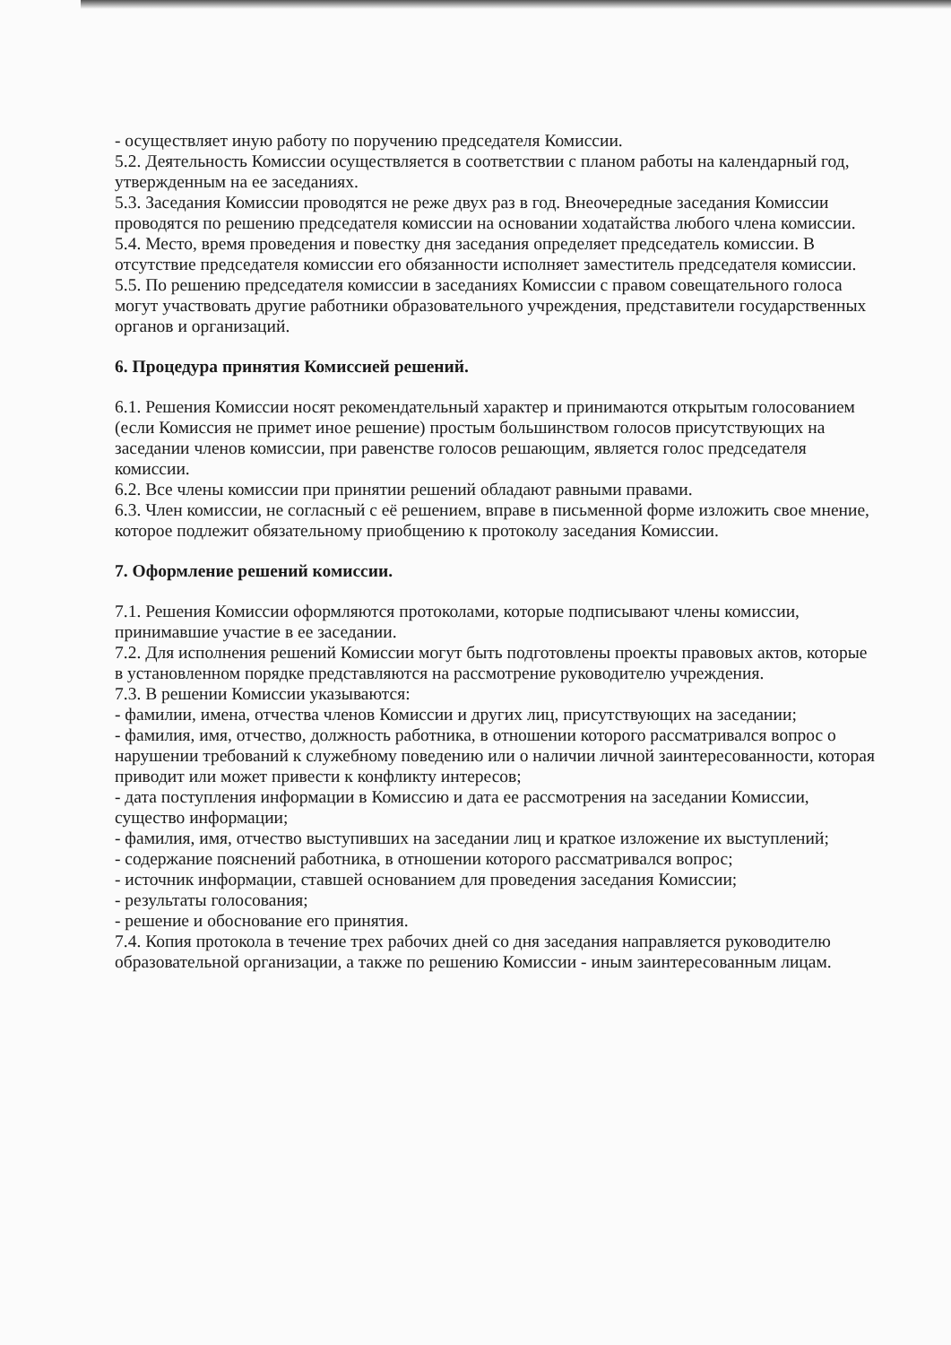- осуществляет иную работу по поручению председателя Комиссии.
5.2. Деятельность Комиссии осуществляется в соответствии с планом работы на календарный год, утвержденным на ее заседаниях.
5.3. Заседания Комиссии проводятся не реже двух раз в год. Внеочередные заседания Комиссии проводятся по решению председателя комиссии на основании ходатайства любого члена комиссии.
5.4. Место, время проведения и повестку дня заседания определяет председатель комиссии. В отсутствие председателя комиссии его обязанности исполняет заместитель председателя комиссии.
5.5. По решению председателя комиссии в заседаниях Комиссии с правом совещательного голоса могут участвовать другие работники образовательного учреждения, представители государственных органов и организаций.
6. Процедура принятия Комиссией решений.
6.1. Решения Комиссии носят рекомендательный характер и принимаются открытым голосованием (если Комиссия не примет иное решение) простым большинством голосов присутствующих на заседании членов комиссии, при равенстве голосов решающим, является голос председателя комиссии.
6.2. Все члены комиссии при принятии решений обладают равными правами.
6.3. Член комиссии, не согласный с её решением, вправе в письменной форме изложить свое мнение, которое подлежит обязательному приобщению к протоколу заседания Комиссии.
7. Оформление решений комиссии.
7.1. Решения Комиссии оформляются протоколами, которые подписывают члены комиссии, принимавшие участие в ее заседании.
7.2. Для исполнения решений Комиссии могут быть подготовлены проекты правовых актов, которые в установленном порядке представляются на рассмотрение руководителю учреждения.
7.3. В решении Комиссии указываются:
- фамилии, имена, отчества членов Комиссии и других лиц, присутствующих на заседании;
- фамилия, имя, отчество, должность работника, в отношении которого рассматривался вопрос о нарушении требований к служебному поведению или о наличии личной заинтересованности, которая приводит или может привести к конфликту интересов;
- дата поступления информации в Комиссию и дата ее рассмотрения на заседании Комиссии, существо информации;
- фамилия, имя, отчество выступивших на заседании лиц и краткое изложение их выступлений;
- содержание пояснений работника, в отношении которого рассматривался вопрос;
- источник информации, ставшей основанием для проведения заседания Комиссии;
- результаты голосования;
- решение и обоснование его принятия.
7.4. Копия протокола в течение трех рабочих дней со дня заседания направляется руководителю образовательной организации, а также по решению Комиссии - иным заинтересованным лицам.